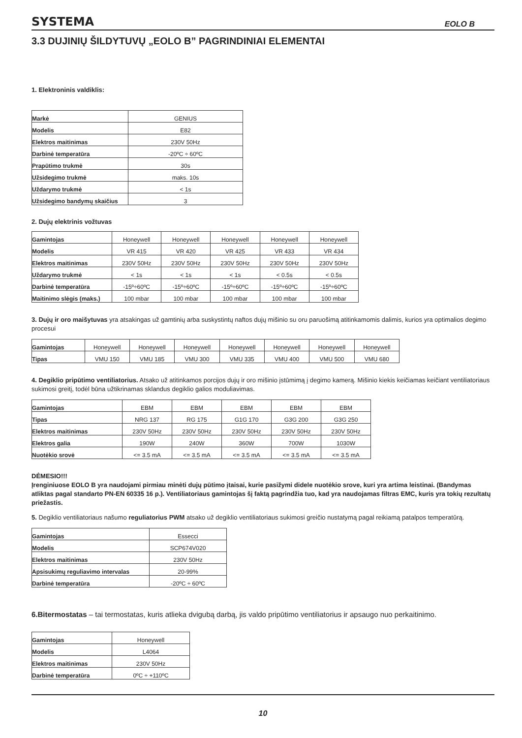SYSTEMA EOLO B
3.3 DUJINIŲ ŠILDYTUVŲ „EOLO B” PAGRINDINIAI ELEMENTAI
1. Elektroninis valdiklis:
| Markė | GENIUS |
| Modelis | E82 |
| Elektros maitinimas | 230V 50Hz |
| Darbinė temperatūra | -20ºC ÷ 60ºC |
| Prapūtimo trukmė | 30s |
| Užsidegimo trukmė | maks. 10s |
| Uždarymo trukmė | < 1s |
| Užsidegimo bandymų skaičius | 3 |
2. Dujų elektrinis vožtuvas
| Gamintojas | Honeywell | Honeywell | Honeywell | Honeywell | Honeywell |
| Modelis | VR 415 | VR 420 | VR 425 | VR 433 | VR 434 |
| Elektros maitinimas | 230V 50Hz | 230V 50Hz | 230V 50Hz | 230V 50Hz | 230V 50Hz |
| Uždarymo trukmė | < 1s | < 1s | < 1s | < 0.5s | < 0.5s |
| Darbinė temperatūra | -15º÷60ºC | -15º÷60ºC | -15º÷60ºC | -15º÷60ºC | -15º÷60ºC |
| Maitinimo slėgis (maks.) | 100 mbar | 100 mbar | 100 mbar | 100 mbar | 100 mbar |
3. Dujų ir oro maišytuvas yra atsakingas už gamtinių arba suskystintų naftos dujų mišinio su oru paruošimą atitinkamomis dalimis, kurios yra optimalios degimo procesui
| Gamintojas | Honeywell | Honeywell | Honeywell | Honeywell | Honeywell | Honeywell | Honeywell |
| Tipas | VMU 150 | VMU 185 | VMU 300 | VMU 335 | VMU 400 | VMU 500 | VMU 680 |
4. Degiklio pripūtimo ventiliatorius. Atsako už atitinkamos porcijos dujų ir oro mišinio įstūmimą į degimo kamerą. Mišinio kiekis keičiamas keičiant ventiliatoriaus sukimosi greitį, todėl būna užtikrinamas sklandus degiklio galios moduliavimas.
| Gamintojas | EBM | EBM | EBM | EBM | EBM |
| Tipas | NRG 137 | RG 175 | G1G 170 | G3G 200 | G3G 250 |
| Elektros maitinimas | 230V 50Hz | 230V 50Hz | 230V 50Hz | 230V 50Hz | 230V 50Hz |
| Elektros galia | 190W | 240W | 360W | 700W | 1030W |
| Nuotėkio srovė | <= 3.5 mA | <= 3.5 mA | <= 3.5 mA | <= 3.5 mA | <= 3.5 mA |
DĖMESIO!!!
Įrenginiuose EOLO B yra naudojami pirmiau minėti dujų pūtimo įtaisai, kurie pasižymi didele nuotėkio srove, kuri yra artima leistinai. (Bandymas atliktas pagal standarto PN-EN 60335 16 p.). Ventiliatoriaus gamintojas šį faktą pagrindžia tuo, kad yra naudojamas filtras EMC, kuris yra tokių rezultatų priežastis.
5. Degiklio ventiliatoriaus našumo reguliatorius PWM atsako už degiklio ventiliatoriaus sukimosi greičio nustatymą pagal reikiamą patalpos temperatūrą.
| Gamintojas | Essecci |
| Modelis | SCP674V020 |
| Elektros maitinimas | 230V 50Hz |
| Apsisukimų reguliavimo intervalas | 20-99% |
| Darbinė temperatūra | -20ºC ÷ 60ºC |
6.Bitermostatas – tai termostatas, kuris atlieka dvigubą darbą, jis valdo pripūtimo ventiliatorius ir apsaugo nuo perkaitinimo.
| Gamintojas | Honeywell |
| Modelis | L4064 |
| Elektros maitinimas | 230V 50Hz |
| Darbinė temperatūra | 0ºC ÷ +110ºC |
10